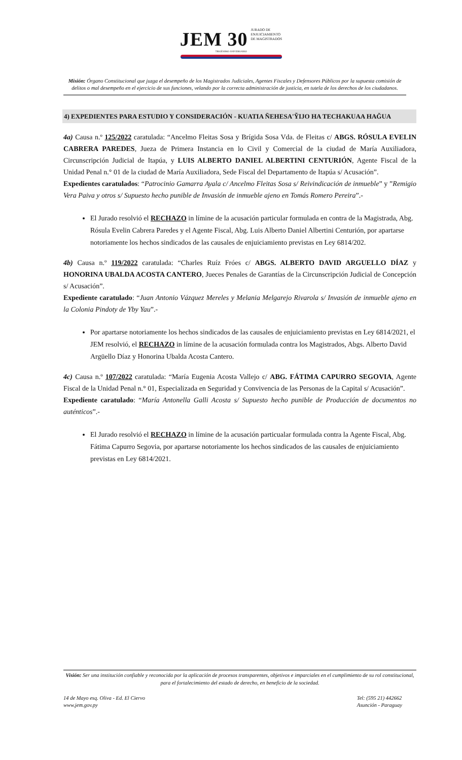JEM 30 JURADO DE
ENJUICIAMIENTO
DE MAGISTRADOS
TRIGÉSIMO ANIVERSARIO
Misión: Órgano Constitucional que juzga el desempeño de los Magistrados Judiciales, Agentes Fiscales y Defensores Públicos por la supuesta comisión de delitos o mal desempeño en el ejercicio de sus funciones, velando por la correcta administración de justicia, en tutela de los derechos de los ciudadanos.
4) EXPEDIENTES PARA ESTUDIO Y CONSIDERACIÓN - KUATIA ÑEHESA'ỸIJO HA TECHAKUAA HAĞUA
4a) Causa n.º 125/2022 caratulada: “Ancelmo Fleitas Sosa y Brígida Sosa Vda. de Fleitas c/ ABGS. RÓSULA EVELIN CABRERA PAREDES, Jueza de Primera Instancia en lo Civil y Comercial de la ciudad de María Auxiliadora, Circunscripción Judicial de Itapúa, y LUIS ALBERTO DANIEL ALBERTINI CENTURIÓN, Agente Fiscal de la Unidad Penal n.° 01 de la ciudad de María Auxiliadora, Sede Fiscal del Departamento de Itapúa s/ Acusación”.
Expedientes caratulados: “Patrocinio Gamarra Ayala c/ Ancelmo Fleitas Sosa s/ Reivindicación de inmueble” y ”Remigio Vera Paiva y otros s/ Supuesto hecho punible de Invasión de inmueble ajeno en Tomás Romero Pereira”.-
El Jurado resolvió el RECHAZO in límine de la acusación particular formulada en contra de la Magistrada, Abg. Rósula Evelin Cabrera Paredes y el Agente Fiscal, Abg. Luis Alberto Daniel Albertini Centurión, por apartarse notoriamente los hechos sindicados de las causales de enjuiciamiento previstas en Ley 6814/202.
4b) Causa n.º 119/2022 caratulada: “Charles Ruíz Fróes c/ ABGS. ALBERTO DAVID ARGUELLO DÍAZ y HONORINA UBALDA ACOSTA CANTERO, Jueces Penales de Garantías de la Circunscripción Judicial de Concepción s/ Acusación”.
Expediente caratulado: “Juan Antonio Vázquez Mereles y Melania Melgarejo Rivarola s/ Invasión de inmueble ajeno en la Colonia Pindoty de Yby Yau”.-
Por apartarse notoriamente los hechos sindicados de las causales de enjuiciamiento previstas en Ley 6814/2021, el JEM resolvió, el RECHAZO in límine de la acusación formulada contra los Magistrados, Abgs. Alberto David Argüello Díaz y Honorina Ubalda Acosta Cantero.
4c) Causa n.º 107/2022 caratulada: “María Eugenia Acosta Vallejo c/ ABG. FÁTIMA CAPURRO SEGOVIA, Agente Fiscal de la Unidad Penal n.° 01, Especializada en Seguridad y Convivencia de las Personas de la Capital s/ Acusación”.
Expediente caratulado: “María Antonella Galli Acosta s/ Supuesto hecho punible de Producción de documentos no auténticos”.-
El Jurado resolvió el RECHAZO in límine de la acusación particualar formulada contra la Agente Fiscal, Abg. Fátima Capurro Segovia, por apartarse notoriamente los hechos sindicados de las causales de enjuiciamiento previstas en Ley 6814/2021.
Visión: Ser una institución confiable y reconocida por la aplicación de procesos transparentes, objetivos e imparciales en el cumplimiento de su rol constitucional, para el fortalecimiento del estado de derecho, en beneficio de la sociedad.
14 de Mayo esq. Oliva - Ed. El Ciervo
www.jem.gov.py
Tel: (595 21) 442662
Asunción - Paraguay